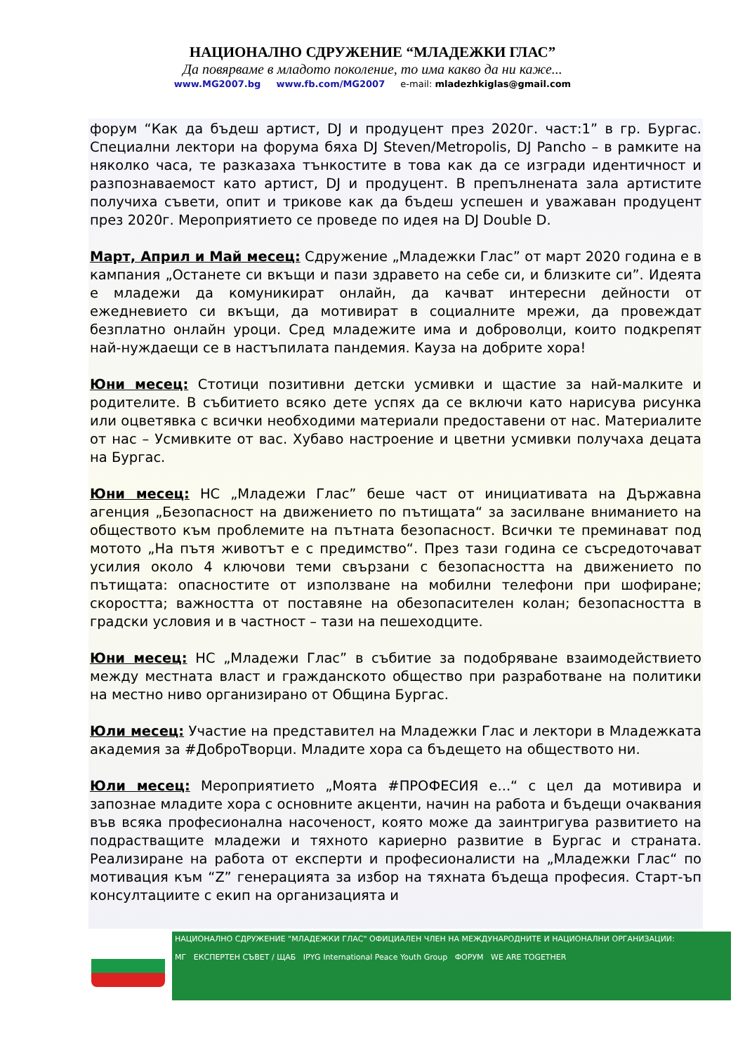НАЦИОНАЛНО СДРУЖЕНИЕ “МЛАДЕЖКИ ГЛАС”
Да повярваме в младото поколение, то има какво да ни каже...
www.MG2007.bg www.fb.com/MG2007 e-mail: mladezhkiglas@gmail.com
форум “Как да бъдеш артист, DJ и продуцент през 2020г. част:1” в гр. Бургас. Специални лектори на форума бяха DJ Steven/Metropolis, DJ Pancho – в рамките на няколко часа, те разказаха тънкостите в това как да се изгради идентичност и разпознаваемост като артист, DJ и продуцент. В препълнената зала артистите получиха съвети, опит и трикове как да бъдеш успешен и уважаван продуцент през 2020г. Мероприятието се проведе по идея на DJ Double D.
Март, Април и Май месец: Сдружение „Младежки Глас” от март 2020 година е в кампания „Останете си вкъщи и пази здравето на себе си, и близките си”. Идеята е младежи да комуникират онлайн, да качват интересни дейности от ежедневието си вкъщи, да мотивират в социалните мрежи, да провеждат безплатно онлайн уроци. Сред младежите има и доброволци, които подкрепят най-нуждаещи се в настъпилата пандемия. Кауза на добрите хора!
Юни месец: Стотици позитивни детски усмивки и щастие за най-малките и родителите. В събитието всяко дете успях да се включи като нарисува рисунка или оцветявка с всички необходими материали предоставени от нас. Материалите от нас – Усмивките от вас. Хубаво настроение и цветни усмивки получаха децата на Бургас.
Юни месец: НС „Младежи Глас” беше част от инициативата на Държавна агенция „Безопасност на движението по пътищата“ за засилване вниманието на обществото към проблемите на пътната безопасност. Всички те преминават под мотото „На пътя животът е с предимство“. През тази година се съсредоточават усилия около 4 ключови теми свързани с безопасността на движението по пътищата: опасностите от използване на мобилни телефони при шофиране; скоростта; важността от поставяне на обезопасителен колан; безопасността в градски условия и в частност – тази на пешеходците.
Юни месец: НС „Младежи Глас” в събитие за подобряване взаимодействието между местната власт и гражданското общество при разработване на политики на местно ниво организирано от Община Бургас.
Юли месец: Участие на представител на Младежки Глас и лектори в Младежката академия за #ДоброТворци. Младите хора са бъдещето на обществото ни.
Юли месец: Мероприятието „Моята #ПРОФЕСИЯ е...“ с цел да мотивира и запознае младите хора с основните акценти, начин на работа и бъдещи очаквания във всяка професионална насоченост, която може да заинтригува развитието на подрастващите младежи и тяхното кариерно развитие в Бургас и страната. Реализиране на работа от експерти и професионалисти на „Младежки Глас“ по мотивация към “Z” генерацията за избор на тяхната бъдеща професия. Старт-ъп консултациите с екип на организацията и
НАЦИОНАЛНО СДРУЖЕНИЕ "МЛАДЕЖКИ ГЛАС" ОФИЦИАЛЕН ЧЛЕН НА МЕЖДУНАРОДНИТЕ И НАЦИОНАЛНИ ОРГАНИЗАЦИИ:
МГ ЕКСПЕРТЕН СЪВЕТ / ЩАБ IPYG International Peace Youth Group ФОРУМ WE ARE TOGETHER